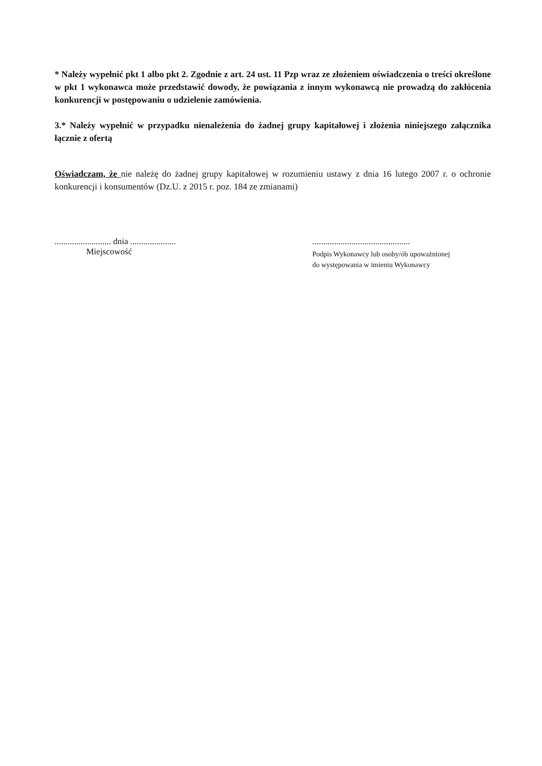* Należy wypełnić pkt 1 albo pkt 2. Zgodnie z art. 24 ust. 11 Pzp wraz ze złożeniem oświadczenia o treści określone w pkt 1 wykonawca może przedstawić dowody, że powiązania z innym wykonawcą nie prowadzą do zakłócenia konkurencji w postępowaniu o udzielenie zamówienia.
3.* Należy wypełnić w przypadku nienależenia do żadnej grupy kapitałowej i złożenia niniejszego załącznika łącznie z ofertą
Oświadczam, że nie należę do żadnej grupy kapitałowej w rozumieniu ustawy z dnia 16 lutego 2007 r. o ochronie konkurencji i konsumentów (Dz.U. z 2015 r. poz. 184 ze zmianami)
.......................... dnia .....................
Miejscowość
.............................................
Podpis Wykonawcy lub osoby/ób upoważnionej
do występowania w imieniu Wykonawcy